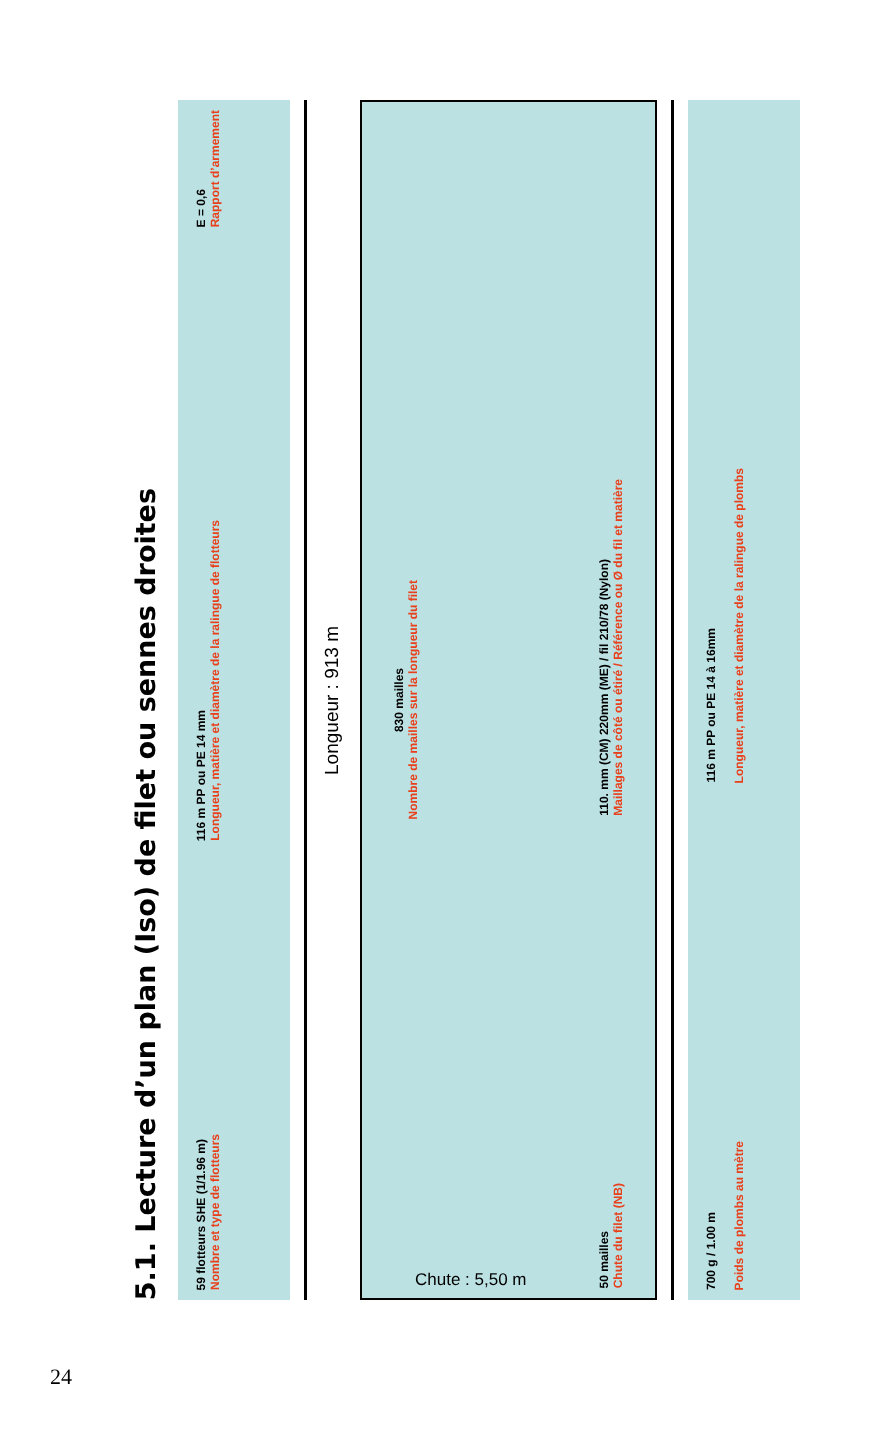5.1. Lecture d’un plan (Iso) de filet ou sennes droites
59 flotteurs SHE (1/1.96 m)
Nombre et type de flotteurs
116 m PP ou PE 14 mm
Longueur, matière et diamètre de la ralingue de flotteurs
E = 0,6
Rapport d’armement
Longueur : 913 m
830 mailles
Nombre de mailles sur la longueur du filet
50 mailles
Chute du filet (NB)
110. mm (CM) 220mm (ME) / fil 210/78 (Nylon)
Maillages de côté ou étiré / Référence ou Ø du fil et matière
700 g / 1.00 m
Poids de plombs au mètre
116 m PP ou PE 14 à 16mm
Longueur, matière et diamètre de la ralingue de plombs
Chute : 5,50 m
24